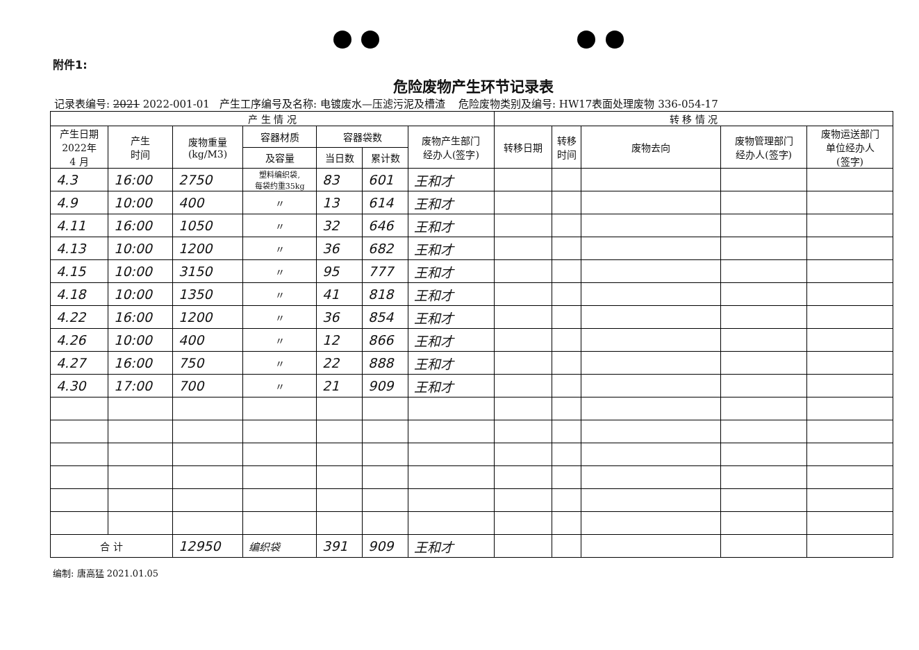附件1:
危险废物产生环节记录表
记录表编号: 2021 2022-001-01 产生工序编号及名称: 电镀废水—压滤污泥及槽渣 危险废物类别及编号: HW17表面处理废物 336-054-17
| 产 生 情 况 | | | | | | | 转 移 情 况 | | | | |
| --- | --- | --- | --- | --- | --- | --- | --- | --- | --- | --- | --- |
| 产生日期 2022年 4 月 | 产生 时间 | 废物重量 (kg/M3) | 容器材质 | 容器袋数 | | 废物产生部门 经办人(签字) | 转移日期 | 转移 时间 | 废物去向 | 废物管理部门 经办人(签字) | 废物运送部门 单位经办人 (签字) |
| | | | 及容量 | 当日数 | 累计数 | | | | | | |
| 4.3 | 16:00 | 2750 | 塑料编织袋, 每袋约重35kg | 83 | 601 | 王和才 | | | | | |
| 4.9 | 10:00 | 400 | 〃 | 13 | 614 | 王和才 | | | | | |
| 4.11 | 16:00 | 1050 | 〃 | 32 | 646 | 王和才 | | | | | |
| 4.13 | 10:00 | 1200 | 〃 | 36 | 682 | 王和才 | | | | | |
| 4.15 | 10:00 | 3150 | 〃 | 95 | 777 | 王和才 | | | | | |
| 4.18 | 10:00 | 1350 | 〃 | 41 | 818 | 王和才 | | | | | |
| 4.22 | 16:00 | 1200 | 〃 | 36 | 854 | 王和才 | | | | | |
| 4.26 | 10:00 | 400 | 〃 | 12 | 866 | 王和才 | | | | | |
| 4.27 | 16:00 | 750 | 〃 | 22 | 888 | 王和才 | | | | | |
| 4.30 | 17:00 | 700 | 〃 | 21 | 909 | 王和才 | | | | | |
| 合 计 | | 12950 | 编织袋 | 391 | 909 | 王和才 | | | | | |
编制: 唐高猛 2021.01.05